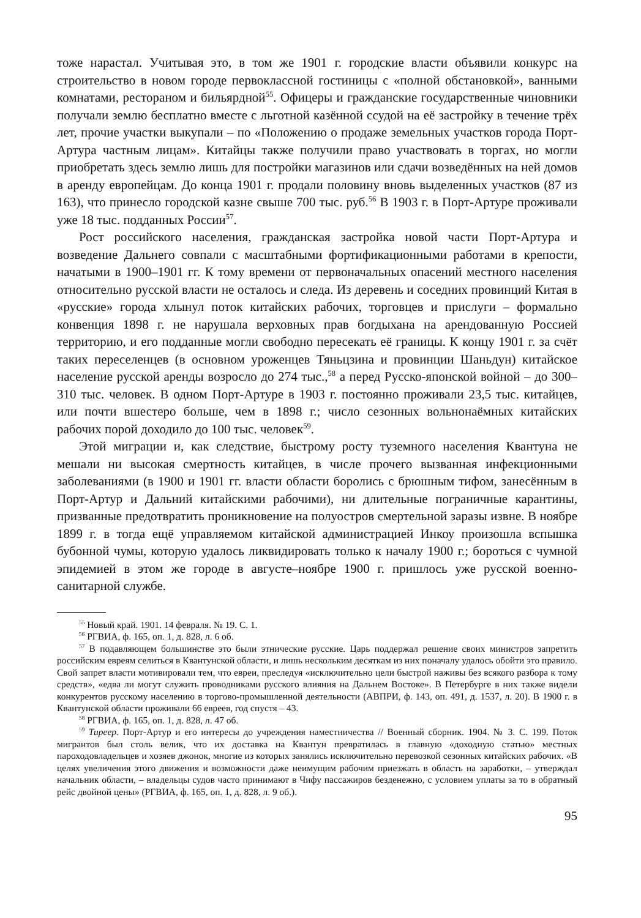тоже нарастал. Учитывая это, в том же 1901 г. городские власти объявили конкурс на строительство в новом городе первоклассной гостиницы с «полной обстановкой», ванными комнатами, рестораном и бильярдной<sup>55</sup>. Офицеры и гражданские государственные чиновники получали землю бесплатно вместе с льготной казённой ссудой на её застройку в течение трёх лет, прочие участки выкупали – по «Положению о продаже земельных участков города Порт-Артура частным лицам». Китайцы также получили право участвовать в торгах, но могли приобретать здесь землю лишь для постройки магазинов или сдачи возведённых на ней домов в аренду европейцам. До конца 1901 г. продали половину вновь выделенных участков (87 из 163), что принесло городской казне свыше 700 тыс. руб.<sup>56</sup> В 1903 г. в Порт-Артуре проживали уже 18 тыс. подданных России<sup>57</sup>.
Рост российского населения, гражданская застройка новой части Порт-Артура и возведение Дальнего совпали с масштабными фортификационными работами в крепости, начатыми в 1900–1901 гг. К тому времени от первоначальных опасений местного населения относительно русской власти не осталось и следа. Из деревень и соседних провинций Китая в «русские» города хлынул поток китайских рабочих, торговцев и прислуги – формально конвенция 1898 г. не нарушала верховных прав богдыхана на арендованную Россией территорию, и его подданные могли свободно пересекать её границы. К концу 1901 г. за счёт таких переселенцев (в основном уроженцев Тяньцзина и провинции Шаньдун) китайское население русской аренды возросло до 274 тыс.,<sup>58</sup> а перед Русско-японской войной – до 300–310 тыс. человек. В одном Порт-Артуре в 1903 г. постоянно проживали 23,5 тыс. китайцев, или почти вшестеро больше, чем в 1898 г.; число сезонных вольнонаёмных китайских рабочих порой доходило до 100 тыс. человек<sup>59</sup>.
Этой миграции и, как следствие, быстрому росту туземного населения Квантуна не мешали ни высокая смертность китайцев, в числе прочего вызванная инфекционными заболеваниями (в 1900 и 1901 гг. власти области боролись с брюшным тифом, занесённым в Порт-Артур и Дальний китайскими рабочими), ни длительные пограничные карантины, призванные предотвратить проникновение на полуостров смертельной заразы извне. В ноябре 1899 г. в тогда ещё управляемом китайской администрацией Инкоу произошла вспышка бубонной чумы, которую удалось ликвидировать только к началу 1900 г.; бороться с чумной эпидемией в этом же городе в августе–ноябре 1900 г. пришлось уже русской военно-санитарной службе.
<sup>55</sup> Новый край. 1901. 14 февраля. № 19. С. 1.
<sup>56</sup> РГВИА, ф. 165, оп. 1, д. 828, л. 6 об.
<sup>57</sup> В подавляющем большинстве это были этнические русские. Царь поддержал решение своих министров запретить российским евреям селиться в Квантунской области, и лишь нескольким десяткам из них поначалу удалось обойти это правило. Свой запрет власти мотивировали тем, что евреи, преследуя «исключительно цели быстрой наживы без всякого разбора к тому средств», «едва ли могут служить проводниками русского влияния на Дальнем Востоке». В Петербурге в них также видели конкурентов русскому населению в торгово-промышленной деятельности (АВПРИ, ф. 143, оп. 491, д. 1537, л. 20). В 1900 г. в Квантунской области проживали 66 евреев, год спустя – 43.
<sup>58</sup> РГВИА, ф. 165, оп. 1, д. 828, л. 47 об.
<sup>59</sup> Тиреер. Порт-Артур и его интересы до учреждения наместничества // Военный сборник. 1904. № 3. С. 199. Поток мигрантов был столь велик, что их доставка на Квантун превратилась в главную «доходную статью» местных пароходовладельцев и хозяев джонок, многие из которых занялись исключительно перевозкой сезонных китайских рабочих. «В целях увеличения этого движения и возможности даже неимущим рабочим приезжать в область на заработки, – утверждал начальник области, – владельцы судов часто принимают в Чифу пассажиров безденежно, с условием уплаты за то в обратный рейс двойной цены» (РГВИА, ф. 165, оп. 1, д. 828, л. 9 об.).
95